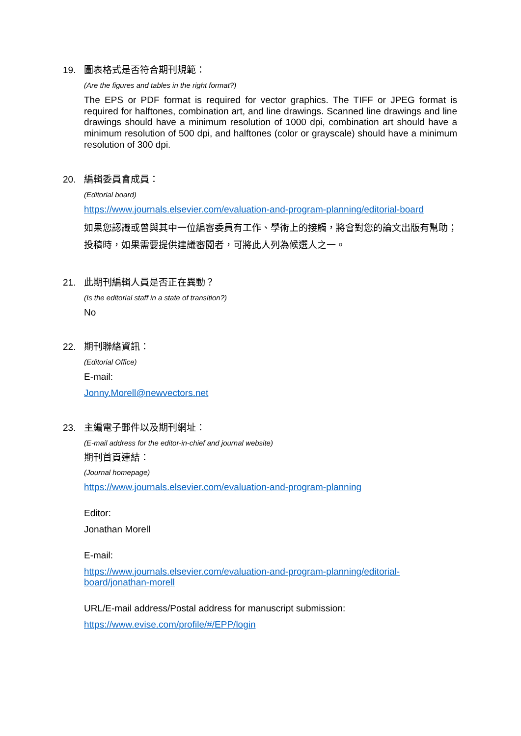19.
圖表格式是否符合期刊規範：
(Are the figures and tables in the right format?)
The EPS or PDF format is required for vector graphics. The TIFF or JPEG format is required for halftones, combination art, and line drawings. Scanned line drawings and line drawings should have a minimum resolution of 1000 dpi, combination art should have a minimum resolution of 500 dpi, and halftones (color or grayscale) should have a minimum resolution of 300 dpi.
20.
編輯委員會成員：
(Editorial board)
https://www.journals.elsevier.com/evaluation-and-program-planning/editorial-board
如果您認識或曾與其中一位編審委員有工作、學術上的接觸，將會對您的論文出版有幫助；投稿時，如果需要提供建議審閱者，可將此人列為候選人之一。
21.
此期刊編輯人員是否正在異動？
(Is the editorial staff in a state of transition?)
No
22.
期刊聯絡資訊：
(Editorial Office)
E-mail:
Jonny.Morell@newvectors.net
23.
主編電子郵件以及期刊網址：
(E-mail address for the editor-in-chief and journal website)
期刊首頁連結：
(Journal homepage)
https://www.journals.elsevier.com/evaluation-and-program-planning
Editor:
Jonathan Morell
E-mail:
https://www.journals.elsevier.com/evaluation-and-program-planning/editorial-
board/jonathan-morell
URL/E-mail address/Postal address for manuscript submission:
https://www.evise.com/profile/#/EPP/login